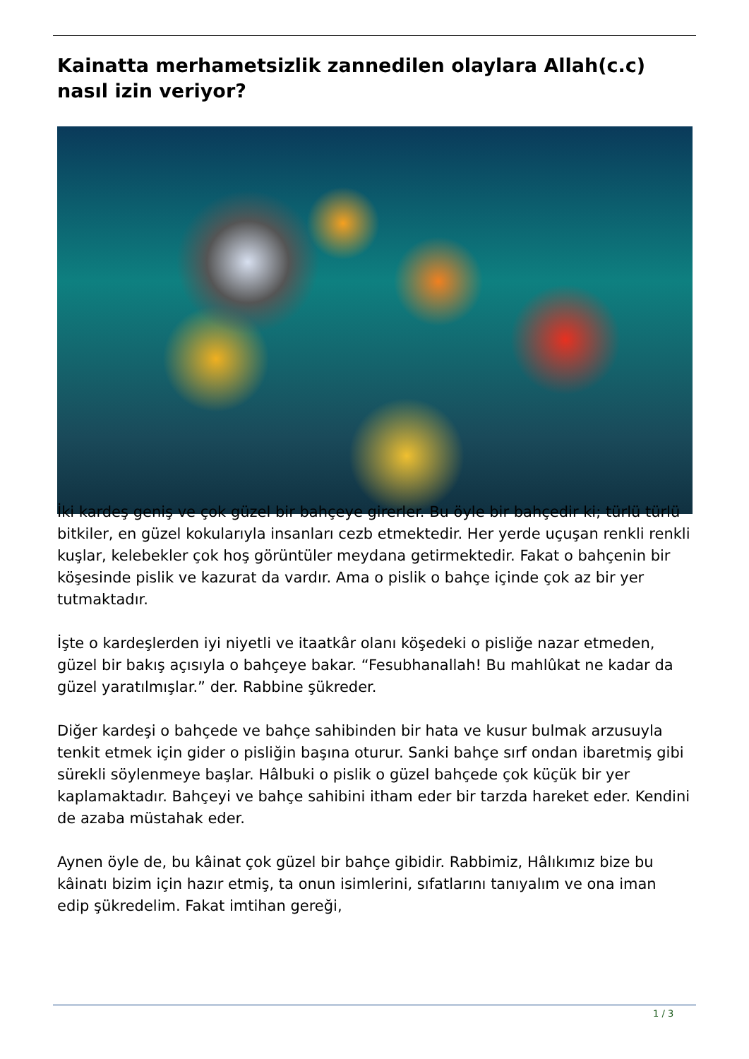Kainatta merhametsizlik zannedilen olaylara Allah(c.c) nasıl izin veriyor?
İki kardeş geniş ve çok güzel bir bahçeye girerler. Bu öyle bir bahçedir ki; türlü türlü bitkiler, en güzel kokularıyla insanları cezb etmektedir. Her yerde uçuşan renkli renkli kuşlar, kelebekler çok hoş görüntüler meydana getirmektedir. Fakat o bahçenin bir köşesinde pislik ve kazurat da vardır. Ama o pislik o bahçe içinde çok az bir yer tutmaktadır.
İşte o kardeşlerden iyi niyetli ve itaatkâr olanı köşedeki o pisliğe nazar etmeden, güzel bir bakış açısıyla o bahçeye bakar. “Fesubhanallah! Bu mahlûkat ne kadar da güzel yaratılmışlar.” der. Rabbine şükreder.
Diğer kardeşi o bahçede ve bahçe sahibinden bir hata ve kusur bulmak arzusuyla tenkit etmek için gider o pisliğin başına oturur. Sanki bahçe sırf ondan ibaretmiş gibi sürekli söylenmeye başlar. Hâlbuki o pislik o güzel bahçede çok küçük bir yer kaplamaktadır. Bahçeyi ve bahçe sahibini itham eder bir tarzda hareket eder. Kendini de azaba müstahak eder.
Aynen öyle de, bu kâinat çok güzel bir bahçe gibidir. Rabbimiz, Hâlıkımız bize bu kâinatı bizim için hazır etmiş, ta onun isimlerini, sıfatlarını tanıyalım ve ona iman edip şükredelim. Fakat imtihan gereği,
1 / 3